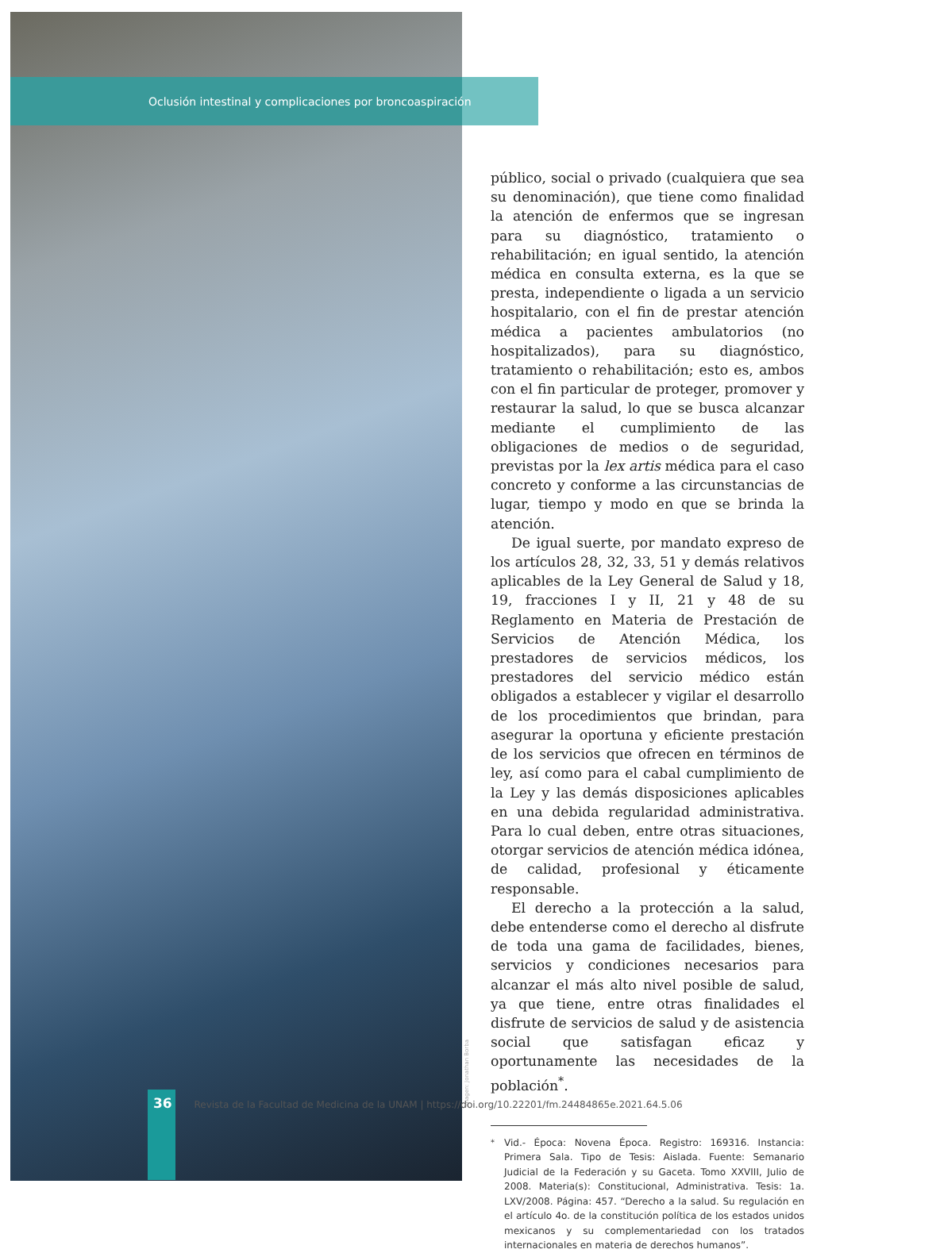Oclusión intestinal y complicaciones por broncoaspiración
público, social o privado (cualquiera que sea su denominación), que tiene como finalidad la atención de enfermos que se ingresan para su diagnóstico, tratamiento o rehabilitación; en igual sentido, la atención médica en consulta externa, es la que se presta, independiente o ligada a un servicio hospitalario, con el fin de prestar atención médica a pacientes ambulatorios (no hospitalizados), para su diagnóstico, tratamiento o rehabilitación; esto es, ambos con el fin particular de proteger, promover y restaurar la salud, lo que se busca alcanzar mediante el cumplimiento de las obligaciones de medios o de seguridad, previstas por la lex artis médica para el caso concreto y conforme a las circunstancias de lugar, tiempo y modo en que se brinda la atención.
De igual suerte, por mandato expreso de los artículos 28, 32, 33, 51 y demás relativos aplicables de la Ley General de Salud y 18, 19, fracciones I y II, 21 y 48 de su Reglamento en Materia de Prestación de Servicios de Atención Médica, los prestadores de servicios médicos, los prestadores del servicio médico están obligados a establecer y vigilar el desarrollo de los procedimientos que brindan, para asegurar la oportuna y eficiente prestación de los servicios que ofrecen en términos de ley, así como para el cabal cumplimiento de la Ley y las demás disposiciones aplicables en una debida regularidad administrativa. Para lo cual deben, entre otras situaciones, otorgar servicios de atención médica idónea, de calidad, profesional y éticamente responsable.
El derecho a la protección a la salud, debe entenderse como el derecho al disfrute de toda una gama de facilidades, bienes, servicios y condiciones necesarios para alcanzar el más alto nivel posible de salud, ya que tiene, entre otras finalidades el disfrute de servicios de salud y de asistencia social que satisfagan eficaz y oportunamente las necesidades de la población<sup>*</sup>.
<sup>*</sup> Vid.- Época: Novena Época. Registro: 169316. Instancia: Primera Sala. Tipo de Tesis: Aislada. Fuente: Semanario Judicial de la Federación y su Gaceta. Tomo XXVIII, Julio de 2008. Materia(s): Constitucional, Administrativa. Tesis: 1a. LXV/2008. Página: 457. “Derecho a la salud. Su regulación en el artículo 4o. de la constitución política de los estados unidos mexicanos y su complementariedad con los tratados internacionales en materia de derechos humanos”.
Imagen: Jonathan Borba
36 Revista de la Facultad de Medicina de la UNAM | https://doi.org/10.22201/fm.24484865e.2021.64.5.06